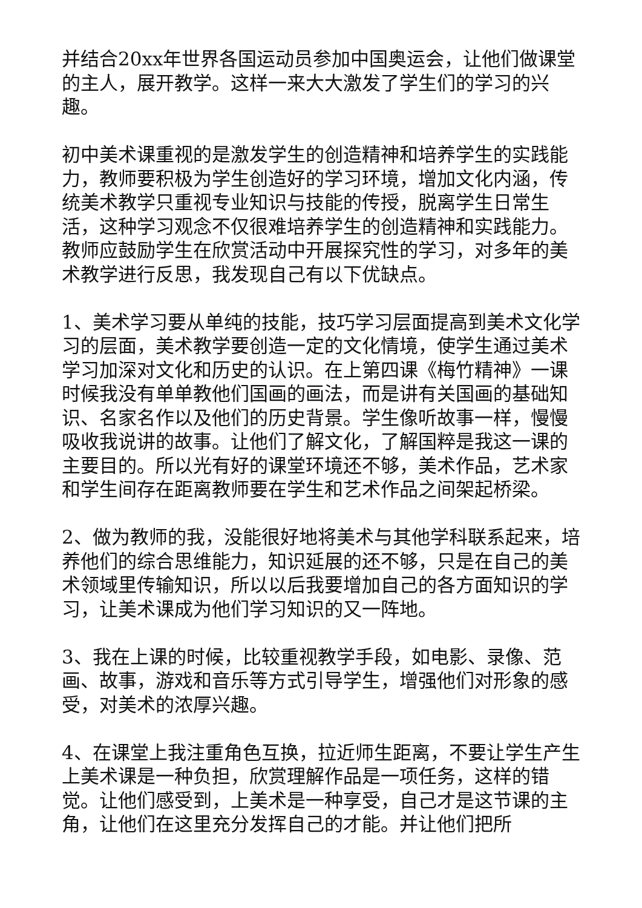并结合20xx年世界各国运动员参加中国奥运会，让他们做课堂的主人，展开教学。这样一来大大激发了学生们的学习的兴趣。
初中美术课重视的是激发学生的创造精神和培养学生的实践能力，教师要积极为学生创造好的学习环境，增加文化内涵，传统美术教学只重视专业知识与技能的传授，脱离学生日常生活，这种学习观念不仅很难培养学生的创造精神和实践能力。教师应鼓励学生在欣赏活动中开展探究性的学习，对多年的美术教学进行反思，我发现自己有以下优缺点。
1、美术学习要从单纯的技能，技巧学习层面提高到美术文化学习的层面，美术教学要创造一定的文化情境，使学生通过美术学习加深对文化和历史的认识。在上第四课《梅竹精神》一课时候我没有单单教他们国画的画法，而是讲有关国画的基础知识、名家名作以及他们的历史背景。学生像听故事一样，慢慢吸收我说讲的故事。让他们了解文化，了解国粹是我这一课的主要目的。所以光有好的课堂环境还不够，美术作品，艺术家和学生间存在距离教师要在学生和艺术作品之间架起桥梁。
2、做为教师的我，没能很好地将美术与其他学科联系起来，培养他们的综合思维能力，知识延展的还不够，只是在自己的美术领域里传输知识，所以以后我要增加自己的各方面知识的学习，让美术课成为他们学习知识的又一阵地。
3、我在上课的时候，比较重视教学手段，如电影、录像、范画、故事，游戏和音乐等方式引导学生，增强他们对形象的感受，对美术的浓厚兴趣。
4、在课堂上我注重角色互换，拉近师生距离，不要让学生产生上美术课是一种负担，欣赏理解作品是一项任务，这样的错觉。让他们感受到，上美术是一种享受，自己才是这节课的主角，让他们在这里充分发挥自己的才能。并让他们把所